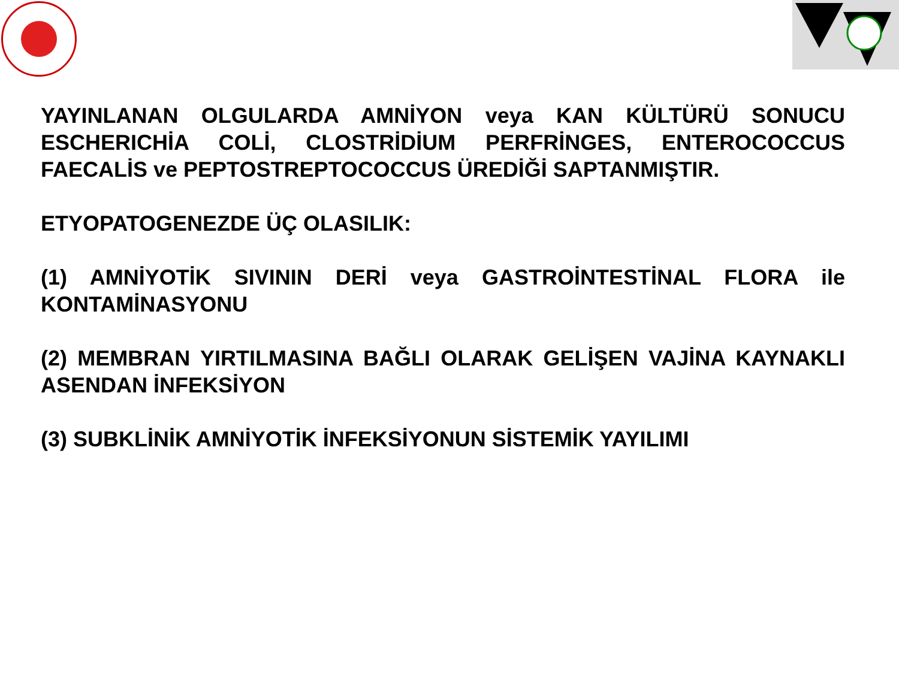YAYINLANAN OLGULARDA AMNİYON veya KAN KÜLTÜRÜ SONUCU ESCHERICHİA COLİ, CLOSTRİDİUM PERFRİNGES, ENTEROCOCCUS FAECALİS ve PEPTOSTREPTOCOCCUS ÜREDİĞİ SAPTANMIŞTIR.
ETYOPATOGENEZDE ÜÇ OLASILIK:
(1) AMNİYOTİK SIVININ DERİ veya GASTROİNTESTİNAL FLORA ile KONTAMİNASYONU
(2) MEMBRAN YIRTILMASINA BAĞLI OLARAK GELİŞEN VAJİNA KAYNAKLI ASENDAN İNFEKSİYON
(3) SUBKLİNİK AMNİYOTİK İNFEKSİYONUN SİSTEMİK YAYILIMI